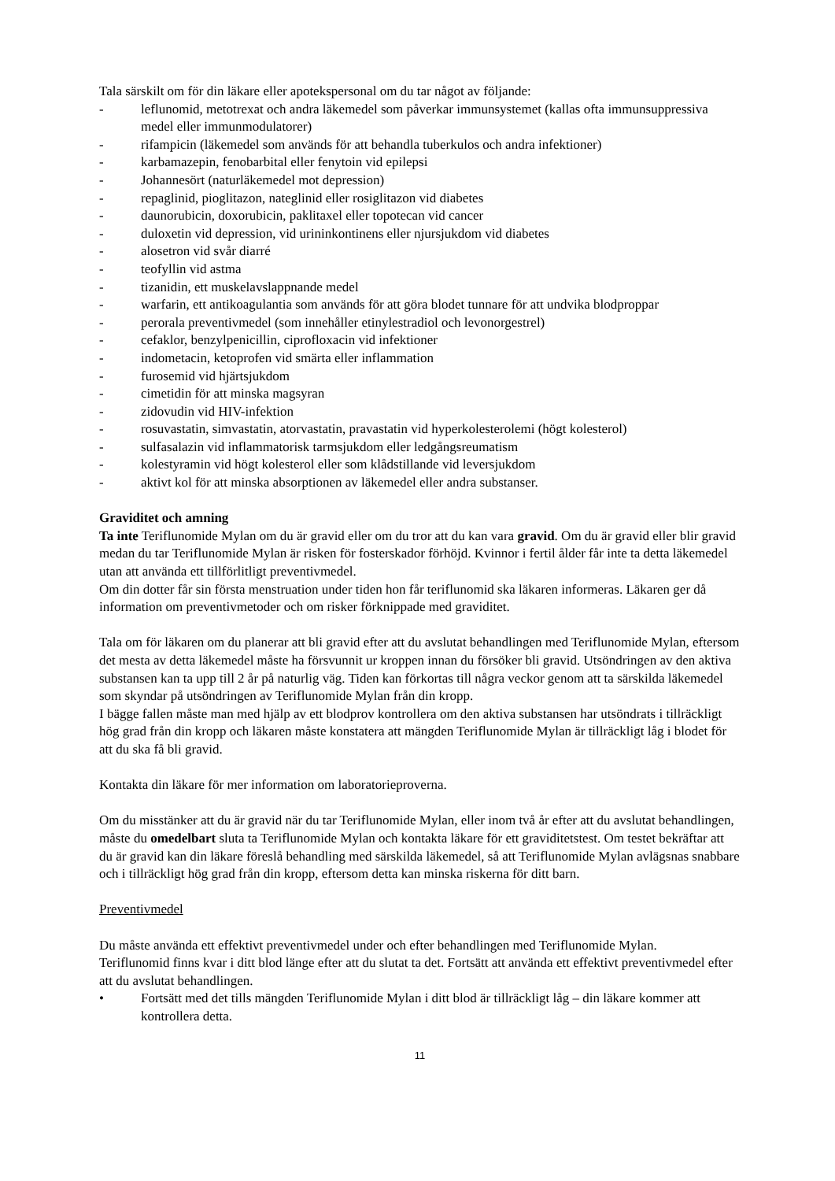Tala särskilt om för din läkare eller apotekspersonal om du tar något av följande:
- leflunomid, metotrexat och andra läkemedel som påverkar immunsystemet (kallas ofta immunsuppressiva medel eller immunmodulatorer)
- rifampicin (läkemedel som används för att behandla tuberkulos och andra infektioner)
- karbamazepin, fenobarbital eller fenytoin vid epilepsi
- Johannesört (naturläkemedel mot depression)
- repaglinid, pioglitazon, nateglinid eller rosiglitazon vid diabetes
- daunorubicin, doxorubicin, paklitaxel eller topotecan vid cancer
- duloxetin vid depression, vid urininkontinens eller njursjukdom vid diabetes
- alosetron vid svår diarré
- teofyllin vid astma
- tizanidin, ett muskelavslappnande medel
- warfarin, ett antikoagulantia som används för att göra blodet tunnare för att undvika blodproppar
- perorala preventivmedel (som innehåller etinylestradiol och levonorgestrel)
- cefaklor, benzylpenicillin, ciprofloxacin vid infektioner
- indometacin, ketoprofen vid smärta eller inflammation
- furosemid vid hjärtsjukdom
- cimetidin för att minska magsyran
- zidovudin vid HIV-infektion
- rosuvastatin, simvastatin, atorvastatin, pravastatin vid hyperkolesterolemi (högt kolesterol)
- sulfasalazin vid inflammatorisk tarmsjukdom eller ledgångsreumatism
- kolestyramin vid högt kolesterol eller som klådstillande vid leversjukdom
- aktivt kol för att minska absorptionen av läkemedel eller andra substanser.
Graviditet och amning
Ta inte Teriflunomide Mylan om du är gravid eller om du tror att du kan vara gravid. Om du är gravid eller blir gravid medan du tar Teriflunomide Mylan är risken för fosterskador förhöjd. Kvinnor i fertil ålder får inte ta detta läkemedel utan att använda ett tillförlitligt preventivmedel.
Om din dotter får sin första menstruation under tiden hon får teriflunomid ska läkaren informeras. Läkaren ger då information om preventivmetoder och om risker förknippade med graviditet.
Tala om för läkaren om du planerar att bli gravid efter att du avslutat behandlingen med Teriflunomide Mylan, eftersom det mesta av detta läkemedel måste ha försvunnit ur kroppen innan du försöker bli gravid. Utsöndringen av den aktiva substansen kan ta upp till 2 år på naturlig väg. Tiden kan förkortas till några veckor genom att ta särskilda läkemedel som skyndar på utsöndringen av Teriflunomide Mylan från din kropp.
I bägge fallen måste man med hjälp av ett blodprov kontrollera om den aktiva substansen har utsöndrats i tillräckligt hög grad från din kropp och läkaren måste konstatera att mängden Teriflunomide Mylan är tillräckligt låg i blodet för att du ska få bli gravid.
Kontakta din läkare för mer information om laboratorieproverna.
Om du misstänker att du är gravid när du tar Teriflunomide Mylan, eller inom två år efter att du avslutat behandlingen, måste du omedelbart sluta ta Teriflunomide Mylan och kontakta läkare för ett graviditetstest. Om testet bekräftar att du är gravid kan din läkare föreslå behandling med särskilda läkemedel, så att Teriflunomide Mylan avlägsnas snabbare och i tillräckligt hög grad från din kropp, eftersom detta kan minska riskerna för ditt barn.
Preventivmedel
Du måste använda ett effektivt preventivmedel under och efter behandlingen med Teriflunomide Mylan.
Teriflunomid finns kvar i ditt blod länge efter att du slutat ta det. Fortsätt att använda ett effektivt preventivmedel efter att du avslutat behandlingen.
• Fortsätt med det tills mängden Teriflunomide Mylan i ditt blod är tillräckligt låg – din läkare kommer att kontrollera detta.
11